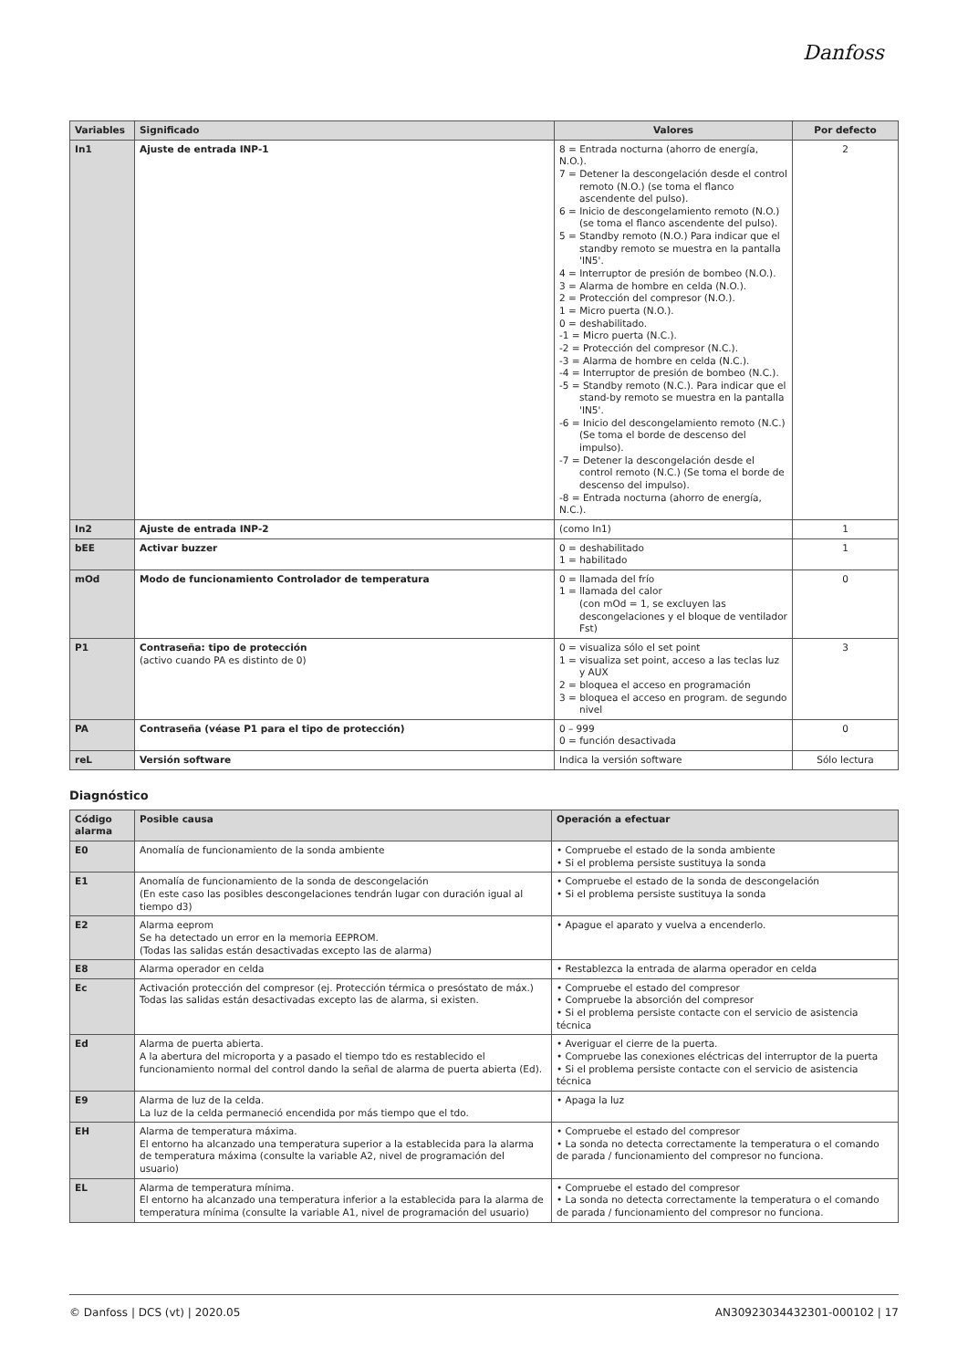Danfoss
| Variables | Significado | Valores | Por defecto |
| --- | --- | --- | --- |
| In1 | Ajuste de entrada INP-1 | 8 = Entrada nocturna (ahorro de energía, N.O.). 7 = Detener la descongelación desde el control remoto (N.O.) (se toma el flanco ascendente del pulso). 6 = Inicio de descongelamiento remoto (N.O.) (se toma el flanco ascendente del pulso). 5 = Standby remoto (N.O.) Para indicar que el standby remoto se muestra en la pantalla 'IN5'. 4 = Interruptor de presión de bombeo (N.O.). 3 = Alarma de hombre en celda (N.O.). 2 = Protección del compresor (N.O.). 1 = Micro puerta (N.O.). 0 = deshabilitado. -1 = Micro puerta (N.C.). -2 = Protección del compresor (N.C.). -3 = Alarma de hombre en celda (N.C.). -4 = Interruptor de presión de bombeo (N.C.). -5 = Standby remoto (N.C.). Para indicar que el stand-by remoto se muestra en la pantalla 'IN5'. -6 = Inicio del descongelamiento remoto (N.C.) (Se toma el borde de descenso del impulso). -7 = Detener la descongelación desde el control remoto (N.C.) (Se toma el borde de descenso del impulso). -8 = Entrada nocturna (ahorro de energía, N.C.). | 2 |
| In2 | Ajuste de entrada INP-2 | (como In1) | 1 |
| bEE | Activar buzzer | 0 = deshabilitado 1 = habilitado | 1 |
| mOd | Modo de funcionamiento Controlador de temperatura | 0 = llamada del frío 1 = llamada del calor (con mOd = 1, se excluyen las descongelaciones y el bloque de ventilador Fst) | 0 |
| P1 | Contraseña: tipo de protección (activo cuando PA es distinto de 0) | 0 = visualiza sólo el set point 1 = visualiza set point, acceso a las teclas luz y AUX 2 = bloquea el acceso en programación 3 = bloquea el acceso en program. de segundo nivel | 3 |
| PA | Contraseña (véase P1 para el tipo de protección) | 0 – 999 0 = función desactivada | 0 |
| reL | Versión software | Indica la versión software | Sólo lectura |
Diagnóstico
| Código alarma | Posible causa | Operación a efectuar |
| --- | --- | --- |
| E0 | Anomalía de funcionamiento de la sonda ambiente | • Compruebe el estado de la sonda ambiente • Si el problema persiste sustituya la sonda |
| E1 | Anomalía de funcionamiento de la sonda de descongelación (En este caso las posibles descongelaciones tendrán lugar con duración igual al tiempo d3) | • Compruebe el estado de la sonda de descongelación • Si el problema persiste sustituya la sonda |
| E2 | Alarma eeprom Se ha detectado un error en la memoria EEPROM. (Todas las salidas están desactivadas excepto las de alarma) | • Apague el aparato y vuelva a encenderlo. |
| E8 | Alarma operador en celda | • Restablezca la entrada de alarma operador en celda |
| Ec | Activación protección del compresor (ej. Protección térmica o presóstato de máx.) Todas las salidas están desactivadas excepto las de alarma, si existen. | • Compruebe el estado del compresor • Compruebe la absorción del compresor • Si el problema persiste contacte con el servicio de asistencia técnica |
| Ed | Alarma de puerta abierta. A la abertura del microporta y a pasado el tiempo tdo es restablecido el funcionamiento normal del control dando la señal de alarma de puerta abierta (Ed). | • Averiguar el cierre de la puerta. • Compruebe las conexiones eléctricas del interruptor de la puerta • Si el problema persiste contacte con el servicio de asistencia técnica |
| E9 | Alarma de luz de la celda. La luz de la celda permaneció encendida por más tiempo que el tdo. | • Apaga la luz |
| EH | Alarma de temperatura máxima. El entorno ha alcanzado una temperatura superior a la establecida para la alarma de temperatura máxima (consulte la variable A2, nivel de programación del usuario) | • Compruebe el estado del compresor • La sonda no detecta correctamente la temperatura o el comando de parada / funcionamiento del compresor no funciona. |
| EL | Alarma de temperatura mínima. El entorno ha alcanzado una temperatura inferior a la establecida para la alarma de temperatura mínima (consulte la variable A1, nivel de programación del usuario) | • Compruebe el estado del compresor • La sonda no detecta correctamente la temperatura o el comando de parada / funcionamiento del compresor no funciona. |
© Danfoss | DCS (vt) | 2020.05 AN30923034432301-000102 | 17